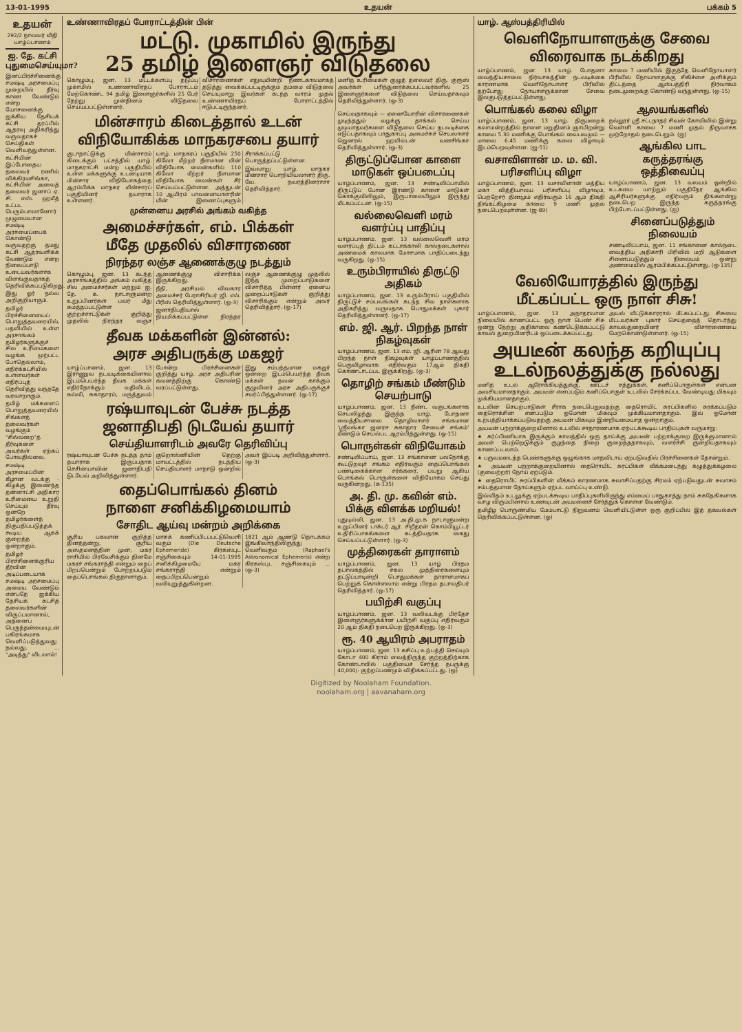13-01-1995 உதயன் பக்கம் 5
உதயன்
292/2 நாவலர் வீதி யாழ்ப்பாணம்
ஐ. தே. கட்சி புதுமைசெய்யுமா?
இனப்பிரச்சினைக்கு சமஷ்டி அரசமைப்பு முறையில் தீர்வு காண வேண்டும் என்ற யோசனைக்கு ஐக்கிய தேசியக் கட்சி தரப்பில் ஆதரவு அதிகரித்து வருவதாகச் செய்திகள் வெளிவந்துள்ளன.
கட்சியின் இப்போதைய தலைவர் ரணில் விக்கிரமசிங்கா, கட்சியின் அவைத் தலைவர் ஜனாப் ஏ. சி. எஸ். ஹமீத் உட்பட பெரும்பாலானோர் முழுமையான சமஷ்டி அரசமைப்பைக் கொண்டு வருவதற்கு தமது கட்சி ஆதரவளிக்க வேண்டும் என்ற நிலைப்பாடு உடையவர்களாக விளங்குவதாகத் தெரிவிக்கப்படுகிறது.
இது ஓர் நல்ல அறிகுறியாகும்.
தமிழர் பிரச்சினையைப் பொறுத்தவரையில், பதவியில் உள்ள அரசாங்கம் தமிழர்களுக்குச் சில உரிமைகளை வழங்க முற்பட்ட போதெல்லாம், எதிர்க்கட்சியில் உள்ளவர்கள் எதிர்ப்புத் தெரிவித்து வந்ததே வரலாறாகும்.
தமிழ் மக்களைப் பொறுத்தவரையில் சிங்களத் தலைவர்கள் வழங்கும் "சில்லறை"த் தீர்வுகளை அவர்கள் ஏற்கப் போவதில்லை.
சமஷ்டி அரசமைப்பின் கீழான வடக்கு - கிழக்கு இணைந்த தன்னாட்சி அதிகார உரிமையை உறுதி செய்யும் தீர்வு ஒன்றே தமிழர்களைத் திருப்திப்படுத்தக் கூடிய ஆகக் குறைந்த ஒன்றாகும்.
தமிழர் பிரச்சினைக்குரிய தீர்வின் அடிப்படையாக சமஷ்டி அரசமைப்பு அமைய வேண்டும் என்பதே ஐக்கிய தேசியக் கட்சித் தலைவர்களின் விருப்பமானால், அதனைப் பெருந்தன்மையுடன் பகிரங்கமாக வெளிப்படுத்துவது நல்லது. ... "அடித்து" விடலாம்!
உண்ணாவிரதப் போராட்டத்தின் பின்
மட்டு. முகாமில் இருந்து
25 தமிழ் இளைஞர் விடுதலை
கொழும்பு, ஜன. 13 மட்டக்களப்பு தடுப்பு முகாமில் உண்ணாவிரதப் போராட்டம் மேற்கொண்ட 94 தமிழ் இளைஞர்களில் 25 பேர் நேற்று முன்தினம் விடுதலை செய்யப்பட்டுள்ளனர்.
விசாரணைகள் எதுவுமின்றி நீண்டகாலமாகத் தடுத்து வைக்கப்பட்டிருக்கும் தம்மை விடுதலை செய்யுமாறு இவர்கள் கடந்த வாரம் முதல் உண்ணாவிரதப் போராட்டத்தில் ஈடுபட்டிருந்தனர்.
மனித உரிமைகள் குழுத் தலைவர் திரு. குரூஸ் அவர்கள் பரிந்துரைக்கப்பட்டவர்களில் 25 இளைஞர்களை விடுதலை செய்வதாகவும் தெரிவித்துள்ளார். (ஒ-3)
மின்சாரம் கிடைத்தால் உடன்
விநியோகிக்க மாநகரசபை தயார்
குடாநாட்டுக்கு மின்சாரம் கிடைக்கும் பட்சத்தில் யாழ். மாநகராட்சி மன்ற பகுதியில் உள்ள மக்களுக்கு உடனடியாக மின்சார விநியோகத்தை ஆரம்பிக்க மாநகர மின்சாரப் பகுதியினர் தயாராக உள்ளனர்.
யாழ். மாநகரப் பகுதியில் 250 கிலோ மீற்றர் நீளமான மின் விநியோக லைன்களில் 110 கிலோ மீற்றர் நீளமான விநியோக லைன்கள் சீர் செய்யப்பட்டுள்ளன. அத்துடன் 10 ஆயிரம் பாவனையாளரின் மின் இணைப்புகளும் சீராக்கப்பட்டு பொருத்தப்பட்டுள்ளன.
இவ்வாறு யாழ். மாநகர மின்சார பொறியியலாளர் திரு. வே. நவரத்தினராசா தெரிவித்தார்.
முன்னைய அரசில் அங்கம் வகித்த
அமைச்சர்கள், எம். பிக்கள்
மீதே முதலில் விசாரணை
நிரந்தர லஞ்ச ஆணைக்குழு நடத்தும்
கொழும்பு, ஜன. 13 கடந்த அரசாங்கத்தில் அங்கம் வகித்த சில அமைச்சர்கள் மற்றும் ஐ. தே. க. நாடாளுமன்ற உறுப்பினர்கள் பலர் மீது சுமத்தப்பட்டுள்ள குற்றச்சாட்டுகள் குறித்து முதலில் நிரந்தர லஞ்ச ஆணைக்குழு விசாரிக்க இருக்கிறது.
நீதி, அரசியல் விவகார அமைச்சர் பேராசிரியர் ஜி. எல். பீரிஸ் தெரிவித்துள்ளார். (ஒ-3)
ஜனாதிபதியால் நியமிக்கப்பட்டுள்ள நிரந்தர லஞ்ச ஆணைக்குழு முதலில் இந்த முறைப்பாடுகளை விசாரித்த பின்னர் ஏனைய முறைப்பாடுகள் குறித்து விசாரிக்கும் என்றும் அவர் தெரிவித்தார். (ஒ-17)
தீவக மக்களின் இன்னல்:
அரச அதிபருக்கு மகஜர்
யாழ்ப்பாணம், ஜன. 13 இராணுவ நடவடிக்கையினால் இடம்பெயர்ந்த தீவக மக்கள் எதிர்நோக்கும் வதிவிடம், கல்வி, சுகாதாரம், மருத்துவம் போன்ற பிரச்சினைகள் குறித்து யாழ். அரச அதிபரின் கவனத்திற்கு கொண்டு வரப்பட்டுள்ளது.
இது சம்பந்தமான மகஜர் ஒன்றை இடம்பெயர்ந்த தீவக மக்கள் நலன் காக்கும் குழுவினர் அரச அதிபருக்குச் சமர்ப்பித்துள்ளனர். (ஒ-17)
ரஷ்யாவுடன் பேச்சு நடத்த
ஜனாதிபதி டுடயேவ் தயார்
செய்தியாளரிடம் அவரே தெரிவிப்பு
ரஷ்யாவுடன் பேச்சு நடத்த தாம் தயாராக இருப்பதாக செசின்யாவின் ஜனாதிபதி டுடயேவ் அறிவித்துள்ளார்.
குறொஸ்னியின் தெற்கு மாவட்டத்தில் நடத்திய செய்தியாளர் மாநாடு ஒன்றில் அவர் இப்படி அறிவித்துள்ளார். (ஒ-3)
தைப்பொங்கல் தினம்
நாளை சனிக்கிழமையாம்
சோதிட ஆய்வு மன்றம் அறிக்கை
சூரிய பகவான் குறித்த தினத்தன்று, சூரிய அஸ்தமனத்தின் முன், மகர ராசியில் பிரவேசிக்கும் தினமே மகரச் சங்கராந்தி என்றும் தைப் பிறப்பென்றும் போற்றப்படும் தைப்பொங்கல் திருநாளாகும்.
மாசுக் கணிப்பிடப்பட்டுவெளி வரும் (Die Deutsche Ephemeride) கிரகஸ்புட சஞ்சிகையும் 14-01-1995 சனிக்கிழமையே மகர சங்கராந்தி என்றும் தைப்பிறப்பென்றும் வலியுறுத்துகின்றன.
1821 ஆம் ஆண்டு தொடக்கம் இங்கிலாந்திலிருந்து வெளிவரும் (Raphael's Astronomical Ephemeris) என்ற கிரகஸ்புட சஞ்சிகையும் ... (ஒ-3)
செய்வதாகவும் — ஏனையோரின் விசாரணைகள் முடிந்ததும் வழக்கு தாக்கல் செய்ய முடியாதவர்களை விடுதலை செய்ய நடவடிக்கை எடுப்பதாகவும் பாதுகாப்பு அமைச்சுச் செயலாளர் ஜெனரல் ஹமில்டன் வனசிங்கா தெரிவித்துள்ளார். (ஒ-3)
திருட்டுப்போன காளை மாடுகள் ஒப்படைப்பு
யாழ்ப்பாணம், ஜன. 13 சண்டிலிப்பாயில் திருட்டுப் போன இரண்டு காளை மாடுகள் கொக்குவிலிலும், இருபாலையிலும் இருந்து மீட்கப்பட்டன. (ஒ-15)
வல்லைவெளி மரம் வளர்ப்பு பாதிப்பு
யாழ்ப்பாணம், ஜன. 13 வல்லைவெளி மரம் வளர்ப்புத் திட்டம் கட்டாக்காலி கால்நடைகளால் அண்மைக் காலமாக மோசமாக பாதிப்படைந்து வருகிறது. (ஒ-15)
உரும்பிராயில் திருட்டு அதிகம்
யாழ்ப்பாணம், ஜன. 13 உரும்பிராய் பகுதியில் திருட்டுச் சம்பவங்கள் கடந்த சில நாள்களாக அதிகரித்து வருவதாக பொதுமக்கள் புகார் தெரிவித்துள்ளனர். (ஒ-17)
எம். ஜி. ஆர். பிறந்த நாள் நிகழ்வுகள்
யாழ்ப்பாணம், ஜன. 13 எம். ஜி. ஆரின் 78 ஆவது பிறந்த நாள் நிகழ்வுகள் யாழ்ப்பாணத்தில் பெருவிழாவாக எதிர்வரும் 17ஆம் திகதி கொண்டாடப்பட இருக்கிறது. (ஒ-3)
தொழிற் சங்கம் மீண்டும் செயற்பாடு
யாழ்ப்பாணம், ஜன. 13 நீண்ட வருடங்களாக செயலிழந்து இருந்த யாழ். போதனா வைத்தியசாலை தொழிலாளர் சங்கமான 'ஸ்ரீலங்கா ஜனரச சுகாதார சேவைச் சங்கம்' மீண்டும் செயல்பட ஆரம்பித்துள்ளது. (ஒ-15)
பொருள்கள் விநியோகம்
சண்டிலிப்பாய், ஜன. 13 சங்கானை பலநோக்கு கூட்டுறவுச் சங்கம் எதிர்வரும் தைப்பொங்கல் பண்டிகைக்கான சர்க்கரை, பயறு ஆகிய பொங்கல் பொருள்களை விநியோகம் செய்து வருகின்றது. (க-135)
அ. தி. மு. கவின் எம். பிக்கு விளக்க மறியல்!
புதுடில்லி, ஜன. 13 அ.தி.மு.க நாடாளுமன்ற உறுப்பினர் டாக்டர் ஆர். சிறீதரன் கொம்பியூட்டர் உதிரிப்பாகங்களை கடத்தியதாக கைது செய்யப்பட்டுள்ளார். (ஒ-3)
முத்திரைகள் தாராளம்
யாழ்ப்பாணம், ஜன. 13 யாழ் பிரதம தபாலகத்தில் சகல முத்திரைகளையும் தட்டுப்பாடின்றி பொதுமக்கள் தாராளமாகப் பெற்றுக் கொள்ளலாம் என்று பிரதம தபாலதிபர் தெரிவித்தார். (ஒ-17)
பயிற்சி வகுப்பு
யாழ்ப்பாணம், ஜன. 13 வலிவடக்கு பிரதேச இளைஞர்களுக்கான பயிற்சி வகுப்பு எதிர்வரும் 20 ஆம் திகதி நடைபெற இருக்கிறது. (ஒ-3)
ரூ. 40 ஆயிரம் அபராதம்
யாழ்ப்பாணம், ஜன. 13 கசிப்பு உற்பத்தி செய்யும் கோடா 400 கிராம் வைத்திருந்த குற்றத்திற்காக கோண்டாவில் பகுதியைச் சேர்ந்த நபருக்கு 40,000/- குற்றப்பணமும் விதிக்கப்பட்டது. (ஒ)
யாழ். ஆஸ்பத்திரியில்
வெளிநோயாளருக்கு சேவை
விரைவாக நடக்கிறது
யாழ்ப்பாணம், ஜன. 13 யாழ். போதனா வைத்தியசாலை நிர்வாகத்தின் நடவடிக்கை காரணமாக வெளிநோயாளர் பிரிவில் தற்போது நோயாளருக்கான சேவை இலகுபடுத்தப்பட்டுள்ளது.
காலை 7 மணியில் இருந்தே வெளிநோயாளர் பிரிவில் நோயாளருக்கு சிகிச்சை அளிக்கும் திட்டத்தை ஆஸ்பத்திரி நிர்வாகம் நடைமுறைக்கு கொண்டு வந்துள்ளது. (ஒ-15)
பொங்கல் கலை விழா
யாழ்ப்பாணம், ஜன. 13 யாழ். திருமறைக் கலாமன்றத்தில் நாளை மறுதினம் ஞாயிறன்று காலை 5.30 மணிக்கு பொங்கல் வைபவமும் — மாலை 6.45 மணிக்கு கலை விழாவும் இடம்பெறவுள்ளன. (ஜ-51)
வசாவிளான் ம. ம. வி. பரிசளிப்பு விழா
யாழ்ப்பாணம், ஜன. 13 வசாவிளான் மத்திய மகா வித்தியாலய பரிசளிப்பு விழாவும், பெற்றோர் தினமும் எதிர்வரும் 16 ஆம் திகதி திங்கட்கிழமை காலை 9 மணி முதல் நடைபெறவுள்ளன. (ஜ-89)
ஆலயங்களில்
நல்லூர் ஸ்ரீ சட்டநாதர் சிவன் கோவிலில் இன்று வெள்ளி காலை 7 மணி முதல் திருவாசக முற்றோதல் நடைபெறும். (ஐ)
ஆங்கில பாட கருத்தரங்கு ஒத்திவைப்பு
யாழ்ப்பாணம், ஜன. 13 வலயம் ஒன்றில் உடகமை யாற்றும் பகுதிநேர ஆங்கில ஆசிரியர்களுக்கு எதிர்வரும் திங்களன்று நடைபெற இருந்த கருத்தரங்கு பிற்போடப்பட்டுள்ளது. (ஐ)
சினைப்படுத்தும் நிலையம்
சண்டிலிப்பாய், ஜன. 11 சங்கானை கால்நடை வைத்திய அதிகாரி பிரிவில் மறி ஆடுகளை சினைப்படுத்தும் நிலையம் ஒன்று அண்மையில் ஆரம்பிக்கப்பட்டுள்ளது. (ஒ-135)
வேலியோரத்தில் இருந்து
மீட்கப்பட்ட ஒரு நாள் சிசு!
யாழ்ப்பாணம், ஜன. 13 அநாதரவான நிலையில் காணப்பட்ட ஒரு நாள் பெண் சிசு ஒன்று நேற்று அதிகாலை கண்டெடுக்கப்பட்டு காவல் துறையினரிடம் ஒப்படைக்கப்பட்டது.
அயல் வீட்டுக்காரரால் மீட்கப்பட்டது. சிசுவை மீட்டவர்கள் புகார் செய்ததைத் தொடர்ந்து காவல்துறையினர் விசாரணையை மேற்கொண்டுள்ளனர். (ஒ-15)
அயடீன் கலந்த கறியுப்பு
உடல்நலத்துக்கு நல்லது
மனித உடல் ஆரோக்கியத்துக்கு, ஊட்டச் சத்துக்கள், கனிப்பொருள்கள் என்பன அவசியமானதாகும். அயடீன் எனப்படும் கனிப்பொருள் உடலில் சேர்க்கப்பட வேண்டியது மிகவும் முக்கியமானதாகும்.
உடலின் செயற்பாடுகள் சீராக நடைபெறுவதற்கு தைரொயிட் சுரப்பிகளில் சுரக்கப்படும் தைரொக்சின் எனப்படும் ஓமோன் மிகவும் முக்கியமானதாகும். இவ் ஓமோன் உற்பத்தியாக்கப்படுவதற்கு அயடீன் மிகவும் இன்றியமையாத ஒன்றாகும்.
அயடீன் பற்றாக்குறையினால் உடலில் சாதாரணமாக ஏற்படக்கூடிய பாதிப்புகள் வருமாறு:
★ கர்ப்பிணியாக இருக்கும் காலத்தில் ஒரு தாய்க்கு அயடீன் பற்றாக்குறை இருக்குமானால் அவள் பெற்றெடுக்கும் குழந்தை நிறை குறைந்ததாகவும், வளர்ச்சி குன்றியதாகவும் காணப்படலாம்.
★ பருவமடைந்த பெண்களுக்கு ஒழுங்காக மாதவிடாய் ஏற்படுவதில் பிரச்சினைகள் தோன்றும்.
★ அயடீன் பற்றாக்குறையினால் தைரொயிட் சுரப்பிகள் வீக்கமடைந்து கழுத்துக்கழலை (குவைற்றர்) நோய் ஏற்படும்.
★ தைரொயிட் சுரப்பிகளின் வீக்கம் காரணமாக சுவாசிப்பதற்கு சிரமம் ஏற்படுவதுடன் சுவாசம் சம்பந்தமான நோய்களும் ஏற்பட வாய்ப்பு உண்டு.
இவ்விதம் உடலுக்கு ஏற்படக்கூடிய பாதிப்புகளிலிருந்து எம்மைப் பாதுகாத்து நாம் சுகதேகிகளாக வாழ விரும்பினால் உணவுடன் அயடீனைச் சேர்த்துக் கொள்ள வேண்டும்.
தமிழீழ பொருண்மிய மேம்பாட்டு நிறுவனம் வெளியிட்டுள்ள ஒரு குறிப்பில் இத் தகவல்கள் தெரிவிக்கப்பட்டுள்ளன. (ஓ)
Digitized by Noolaham Foundation.
noolaham.org | aavanaham.org